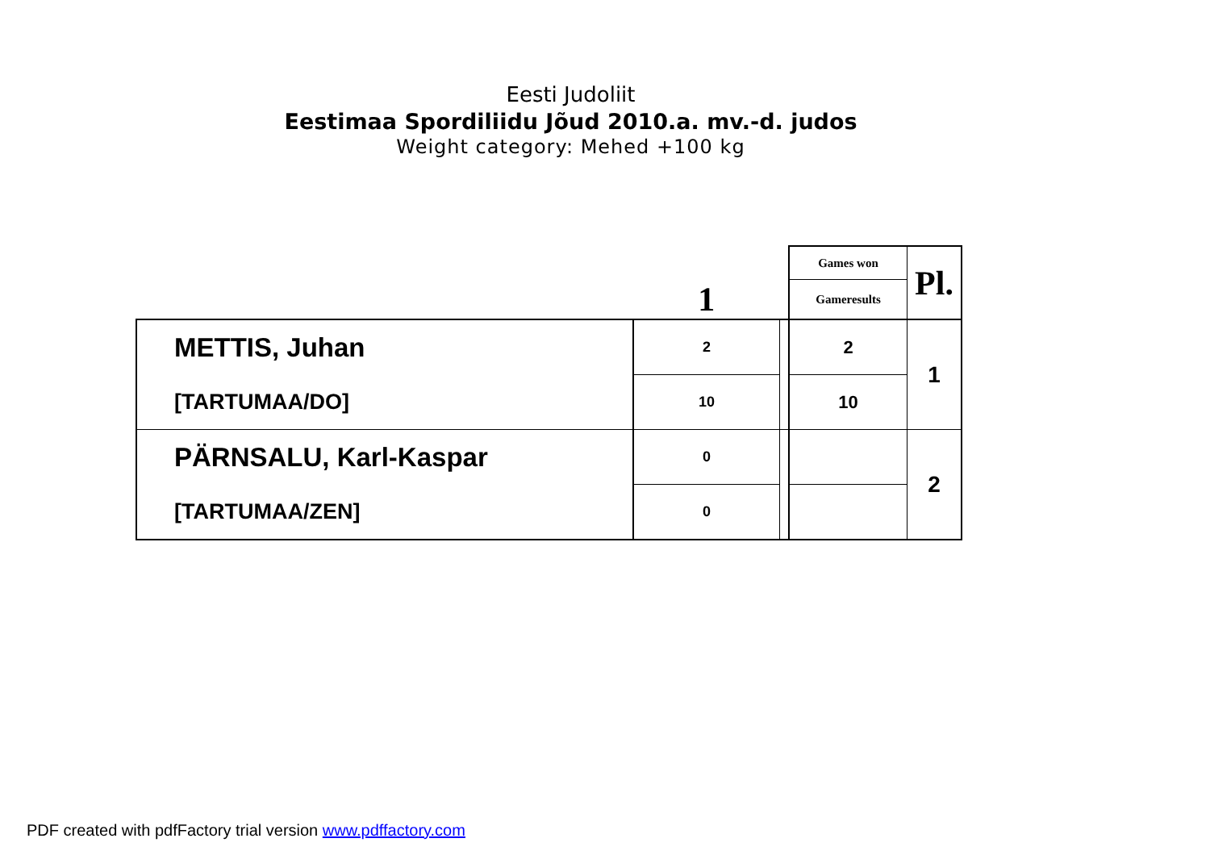Eesti Judoliit
Eestimaa Spordiliidu Jõud 2010.a. mv.-d. judos
Weight category: Mehed +100 kg
| | 1 | | Games won | Pl. |
| | | | Gameresults | |
| METTIS, Juhan | 2 | | 2 | 1 |
| [TARTUMAA/DO] | 10 | | 10 | |
| PÄRNSALU, Karl-Kaspar | 0 | | | 2 |
| [TARTUMAA/ZEN] | 0 | | | |
PDF created with pdfFactory trial version www.pdffactory.com